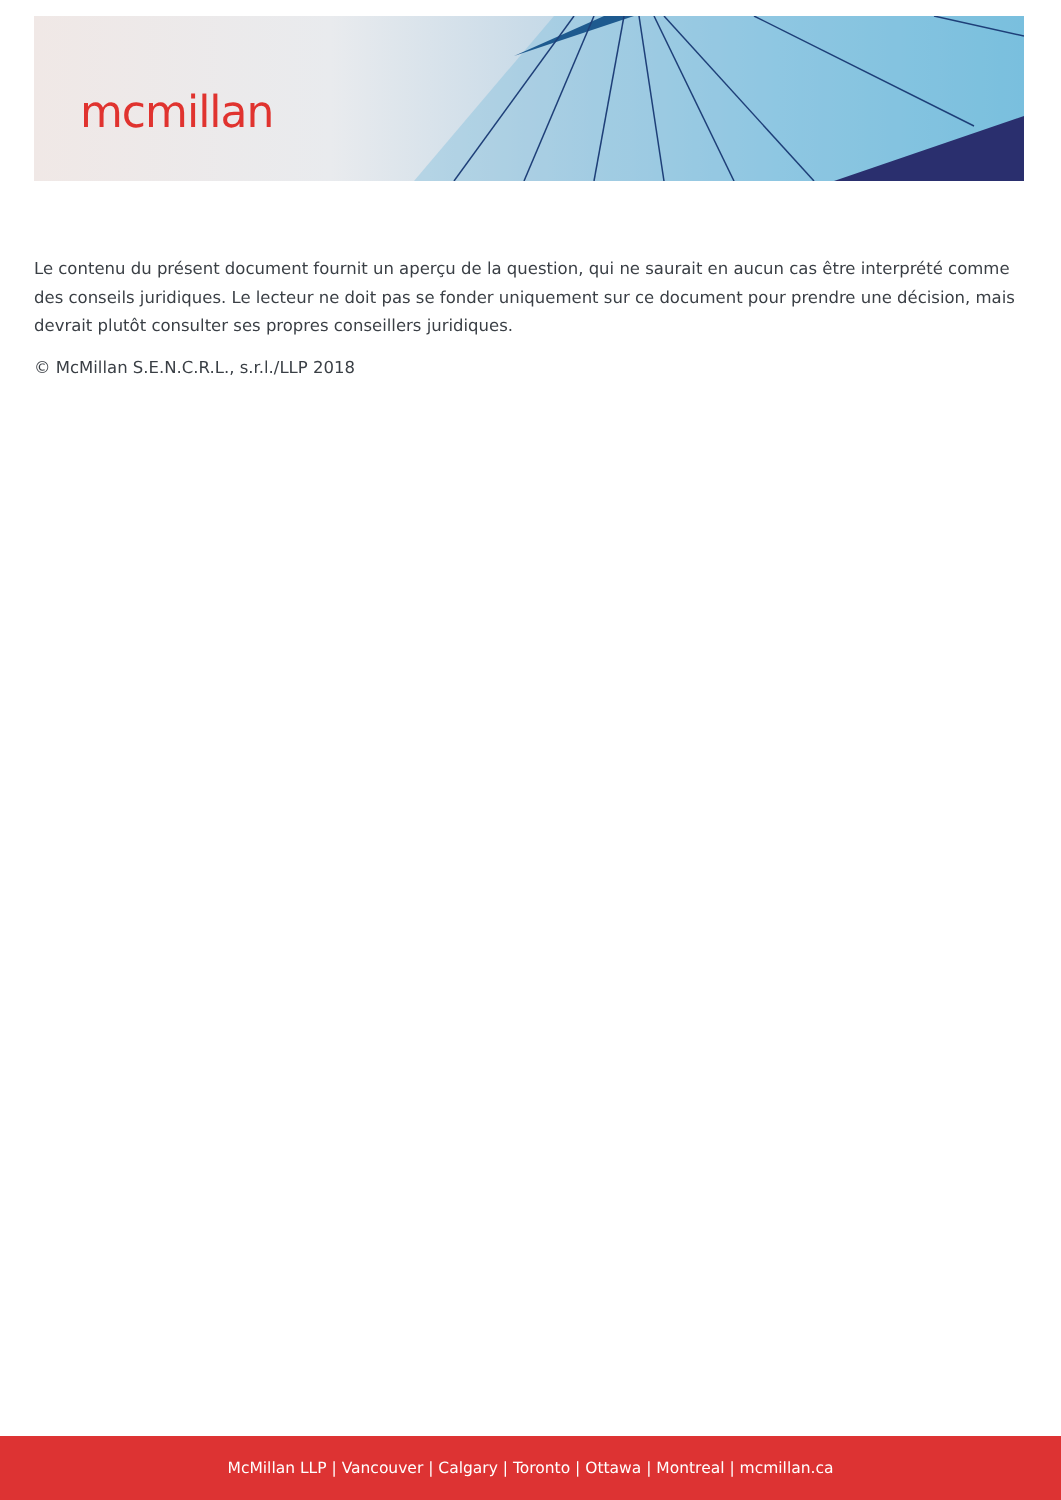mcmillan
Le contenu du présent document fournit un aperçu de la question, qui ne saurait en aucun cas être interprété comme des conseils juridiques. Le lecteur ne doit pas se fonder uniquement sur ce document pour prendre une décision, mais devrait plutôt consulter ses propres conseillers juridiques.
© McMillan S.E.N.C.R.L., s.r.l./LLP 2018
McMillan LLP | Vancouver | Calgary | Toronto | Ottawa | Montreal | mcmillan.ca